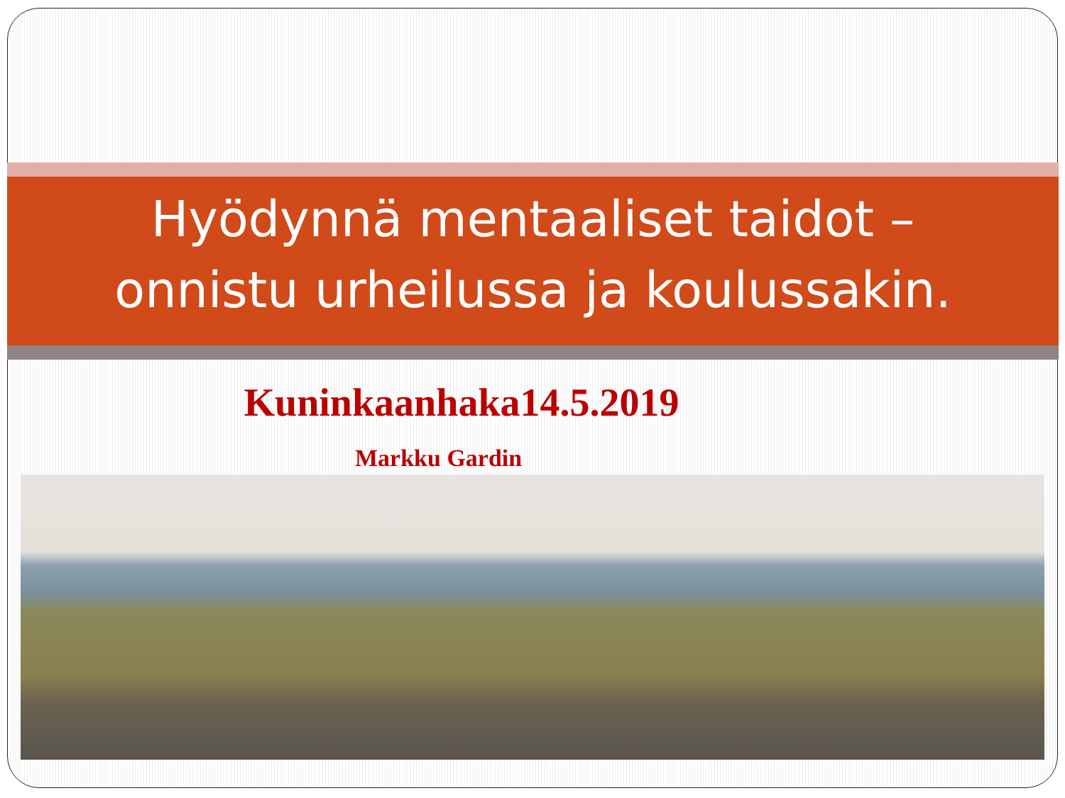Hyödynnä mentaaliset taidot –
onnistu urheilussa ja koulussakin.
Kuninkaanhaka14.5.2019
Markku Gardin